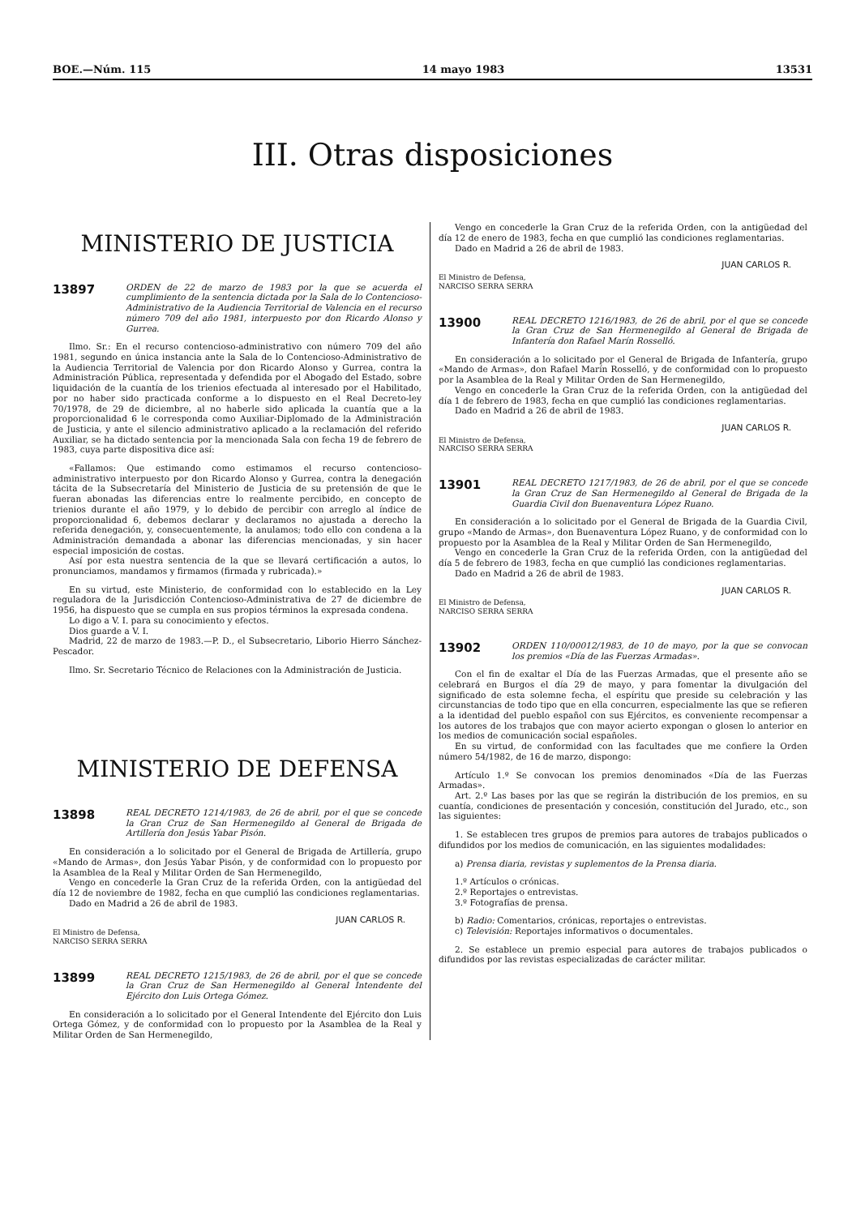BOE.—Núm. 115 14 mayo 1983 13531
III. Otras disposiciones
MINISTERIO DE JUSTICIA
13897
ORDEN de 22 de marzo de 1983 por la que se acuerda el cumplimiento de la sentencia dictada por la Sala de lo Contencioso-Administrativo de la Audiencia Territorial de Valencia en el recurso número 709 del año 1981, interpuesto por don Ricardo Alonso y Gurrea.
Ilmo. Sr.: En el recurso contencioso-administrativo con número 709 del año 1981, segundo en única instancia ante la Sala de lo Contencioso-Administrativo de la Audiencia Territorial de Valencia por don Ricardo Alonso y Gurrea, contra la Administración Pública, representada y defendida por el Abogado del Estado, sobre liquidación de la cuantía de los trienios efectuada al interesado por el Habilitado, por no haber sido practicada conforme a lo dispuesto en el Real Decreto-ley 70/1978, de 29 de diciembre, al no haberle sido aplicada la cuantía que a la proporcionalidad 6 le corresponda como Auxiliar-Diplomado de la Administración de Justicia, y ante el silencio administrativo aplicado a la reclamación del referido Auxiliar, se ha dictado sentencia por la mencionada Sala con fecha 19 de febrero de 1983, cuya parte dispositiva dice así:
«Fallamos: Que estimando como estimamos el recurso contencioso-administrativo interpuesto por don Ricardo Alonso y Gurrea, contra la denegación tácita de la Subsecretaría del Ministerio de Justicia de su pretensión de que le fueran abonadas las diferencias entre lo realmente percibido, en concepto de trienios durante el año 1979, y lo debido de percibir con arreglo al índice de proporcionalidad 6, debemos declarar y declaramos no ajustada a derecho la referida denegación, y, consecuentemente, la anulamos; todo ello con condena a la Administración demandada a abonar las diferencias mencionadas, y sin hacer especial imposición de costas.
Así por esta nuestra sentencia de la que se llevará certificación a autos, lo pronunciamos, mandamos y firmamos (firmada y rubricada).»
En su virtud, este Ministerio, de conformidad con lo establecido en la Ley reguladora de la Jurisdicción Contencioso-Administrativa de 27 de diciembre de 1956, ha dispuesto que se cumpla en sus propios términos la expresada condena.
Lo digo a V. I. para su conocimiento y efectos.
Dios guarde a V. I.
Madrid, 22 de marzo de 1983.—P. D., el Subsecretario, Liborio Hierro Sánchez-Pescador.
Ilmo. Sr. Secretario Técnico de Relaciones con la Administración de Justicia.
MINISTERIO DE DEFENSA
13898
REAL DECRETO 1214/1983, de 26 de abril, por el que se concede la Gran Cruz de San Hermenegildo al General de Brigada de Artillería don Jesús Yabar Pisón.
En consideración a lo solicitado por el General de Brigada de Artillería, grupo «Mando de Armas», don Jesús Yabar Pisón, y de conformidad con lo propuesto por la Asamblea de la Real y Militar Orden de San Hermenegildo,
Vengo en concederle la Gran Cruz de la referida Orden, con la antigüedad del día 12 de noviembre de 1982, fecha en que cumplió las condiciones reglamentarias.
Dado en Madrid a 26 de abril de 1983.
JUAN CARLOS R.
El Ministro de Defensa,
NARCISO SERRA SERRA
13899
REAL DECRETO 1215/1983, de 26 de abril, por el que se concede la Gran Cruz de San Hermenegildo al General Intendente del Ejército don Luis Ortega Gómez.
En consideración a lo solicitado por el General Intendente del Ejército don Luis Ortega Gómez, y de conformidad con lo propuesto por la Asamblea de la Real y Militar Orden de San Hermenegildo,
Vengo en concederle la Gran Cruz de la referida Orden, con la antigüedad del día 12 de enero de 1983, fecha en que cumplió las condiciones reglamentarias.
Dado en Madrid a 26 de abril de 1983.
JUAN CARLOS R.
El Ministro de Defensa,
NARCISO SERRA SERRA
13900
REAL DECRETO 1216/1983, de 26 de abril, por el que se concede la Gran Cruz de San Hermenegildo al General de Brigada de Infantería don Rafael Marín Rosselló.
En consideración a lo solicitado por el General de Brigada de Infantería, grupo «Mando de Armas», don Rafael Marín Rosselló, y de conformidad con lo propuesto por la Asamblea de la Real y Militar Orden de San Hermenegildo,
Vengo en concederle la Gran Cruz de la referida Orden, con la antigüedad del día 1 de febrero de 1983, fecha en que cumplió las condiciones reglamentarias.
Dado en Madrid a 26 de abril de 1983.
JUAN CARLOS R.
El Ministro de Defensa,
NARCISO SERRA SERRA
13901
REAL DECRETO 1217/1983, de 26 de abril, por el que se concede la Gran Cruz de San Hermenegildo al General de Brigada de la Guardia Civil don Buenaventura López Ruano.
En consideración a lo solicitado por el General de Brigada de la Guardia Civil, grupo «Mando de Armas», don Buenaventura López Ruano, y de conformidad con lo propuesto por la Asamblea de la Real y Militar Orden de San Hermenegildo,
Vengo en concederle la Gran Cruz de la referida Orden, con la antigüedad del día 5 de febrero de 1983, fecha en que cumplió las condiciones reglamentarias.
Dado en Madrid a 26 de abril de 1983.
JUAN CARLOS R.
El Ministro de Defensa,
NARCISO SERRA SERRA
13902
ORDEN 110/00012/1983, de 10 de mayo, por la que se convocan los premios «Día de las Fuerzas Armadas».
Con el fin de exaltar el Día de las Fuerzas Armadas, que el presente año se celebrará en Burgos el día 29 de mayo, y para fomentar la divulgación del significado de esta solemne fecha, el espíritu que preside su celebración y las circunstancias de todo tipo que en ella concurren, especialmente las que se refieren a la identidad del pueblo español con sus Ejércitos, es conveniente recompensar a los autores de los trabajos que con mayor acierto expongan o glosen lo anterior en los medios de comunicación social españoles.
En su virtud, de conformidad con las facultades que me confiere la Orden número 54/1982, de 16 de marzo, dispongo:
Artículo 1.º Se convocan los premios denominados «Día de las Fuerzas Armadas».
Art. 2.º Las bases por las que se regirán la distribución de los premios, en su cuantía, condiciones de presentación y concesión, constitución del Jurado, etc., son las siguientes:
1. Se establecen tres grupos de premios para autores de trabajos publicados o difundidos por los medios de comunicación, en las siguientes modalidades:
a) Prensa diaria, revistas y suplementos de la Prensa diaria.
1.º Artículos o crónicas.
2.º Reportajes o entrevistas.
3.º Fotografías de prensa.
b) Radio: Comentarios, crónicas, reportajes o entrevistas.
c) Televisión: Reportajes informativos o documentales.
2. Se establece un premio especial para autores de trabajos publicados o difundidos por las revistas especializadas de carácter militar.